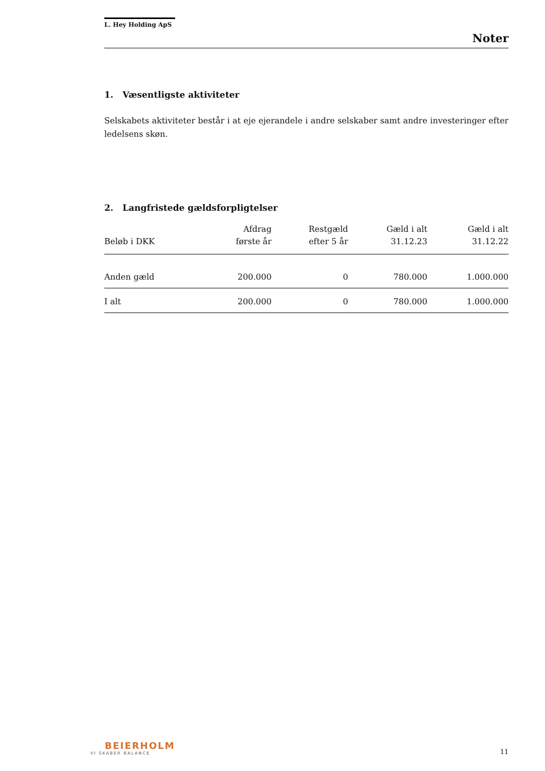L. Hey Holding ApS
Noter
1. Væsentligste aktiviteter
Selskabets aktiviteter består i at eje ejerandele i andre selskaber samt andre investeringer efter ledelsens skøn.
2. Langfristede gældsforpligtelser
| Beløb i DKK | Afdrag første år | Restgæld efter 5 år | Gæld i alt 31.12.23 | Gæld i alt 31.12.22 |
| --- | --- | --- | --- | --- |
| Anden gæld | 200.000 | 0 | 780.000 | 1.000.000 |
| I alt | 200.000 | 0 | 780.000 | 1.000.000 |
BEIERHOLM
VI SKABER BALANCE
11